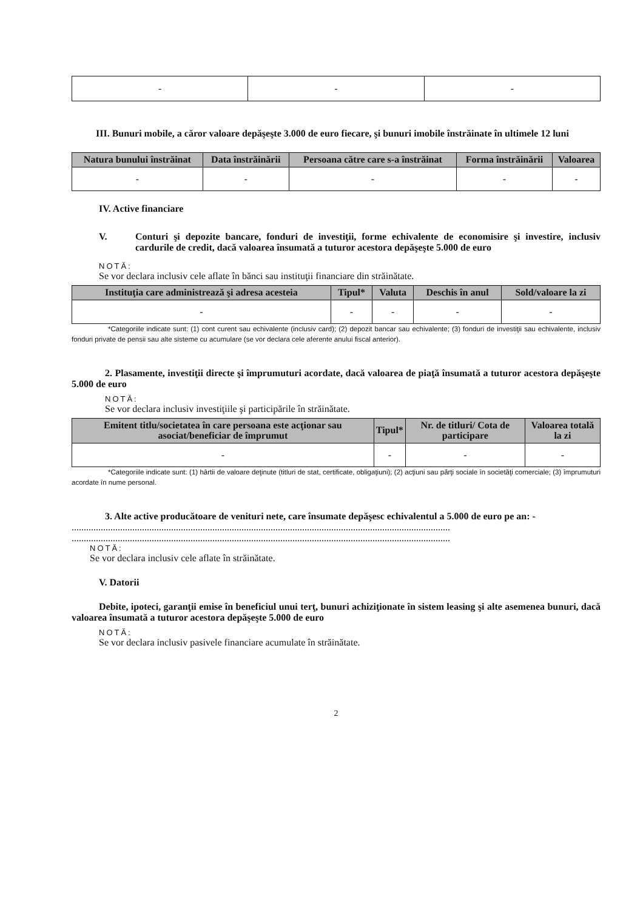| - | - | - |
III. Bunuri mobile, a căror valoare depăşeşte 3.000 de euro fiecare, şi bunuri imobile înstrăinate în ultimele 12 luni
| Natura bunului înstrăinat | Data înstrăinării | Persoana către care s-a înstrăinat | Forma înstrăinării | Valoarea |
| --- | --- | --- | --- | --- |
| - | - | - | - | - |
IV. Active financiare
V. Conturi şi depozite bancare, fonduri de investiţii, forme echivalente de economisire şi investire, inclusiv cardurile de credit, dacă valoarea însumată a tuturor acestora depăşeşte 5.000 de euro
NOTĂ:
Se vor declara inclusiv cele aflate în bănci sau instituţii financiare din străinătate.
| Instituţia care administrează şi adresa acesteia | Tipul* | Valuta | Deschis în anul | Sold/valoare la zi |
| --- | --- | --- | --- | --- |
| - | - | - | - | - |
*Categoriile indicate sunt: (1) cont curent sau echivalente (inclusiv card); (2) depozit bancar sau echivalente; (3) fonduri de investiţii sau echivalente, inclusiv fonduri private de pensii sau alte sisteme cu acumulare (se vor declara cele aferente anului fiscal anterior).
2. Plasamente, investiţii directe şi împrumuturi acordate, dacă valoarea de piaţă însumată a tuturor acestora depăşeşte 5.000 de euro
NOTĂ:
Se vor declara inclusiv investiţiile şi participările în străinătate.
| Emitent titlu/societatea în care persoana este acţionar sau asociat/beneficiar de împrumut | Tipul* | Nr. de titluri/ Cota de participare | Valoarea totală la zi |
| --- | --- | --- | --- |
| - | - | - | - |
*Categoriile indicate sunt: (1) hârtii de valoare deţinute (titluri de stat, certificate, obligaţiuni); (2) acţiuni sau părţi sociale în societăţi comerciale; (3) împrumuturi acordate în nume personal.
3. Alte active producătoare de venituri nete, care însumate depăşesc echivalentul a 5.000 de euro pe an: -
............................................................................................................................................................
............................................................................................................................................................
NOTĂ:
Se vor declara inclusiv cele aflate în străinătate.
V. Datorii
Debite, ipoteci, garanţii emise în beneficiul unui terţ, bunuri achiziţionate în sistem leasing şi alte asemenea bunuri, dacă valoarea însumată a tuturor acestora depăşeşte 5.000 de euro
NOTĂ:
Se vor declara inclusiv pasivele financiare acumulate în străinătate.
2